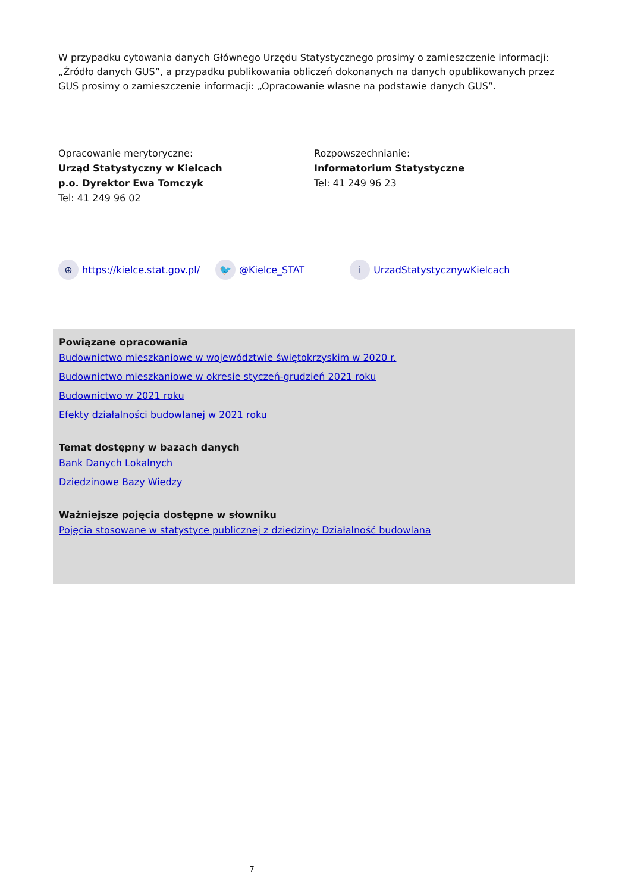W przypadku cytowania danych Głównego Urzędu Statystycznego prosimy o zamieszczenie informacji: „Źródło danych GUS”, a przypadku publikowania obliczeń dokonanych na danych opublikowanych przez GUS prosimy o zamieszczenie informacji: „Opracowanie własne na podstawie danych GUS”.
Opracowanie merytoryczne:
Urząd Statystyczny w Kielcach
p.o. Dyrektor Ewa Tomczyk
Tel: 41 249 96 02
Rozpowszechnianie:
Informatorium Statystyczne
Tel: 41 249 96 23
⊕ https://kielce.stat.gov.pl/ 🐦 @Kielce_STAT i UrzadStatystycznywKielcach
Powiązane opracowania
Budownictwo mieszkaniowe w województwie świętokrzyskim w 2020 r.
Budownictwo mieszkaniowe w okresie styczeń-grudzień 2021 roku
Budownictwo w 2021 roku
Efekty działalności budowlanej w 2021 roku
Temat dostępny w bazach danych
Bank Danych Lokalnych
Dziedzinowe Bazy Wiedzy
Ważniejsze pojęcia dostępne w słowniku
Pojęcia stosowane w statystyce publicznej z dziedziny: Działalność budowlana
7